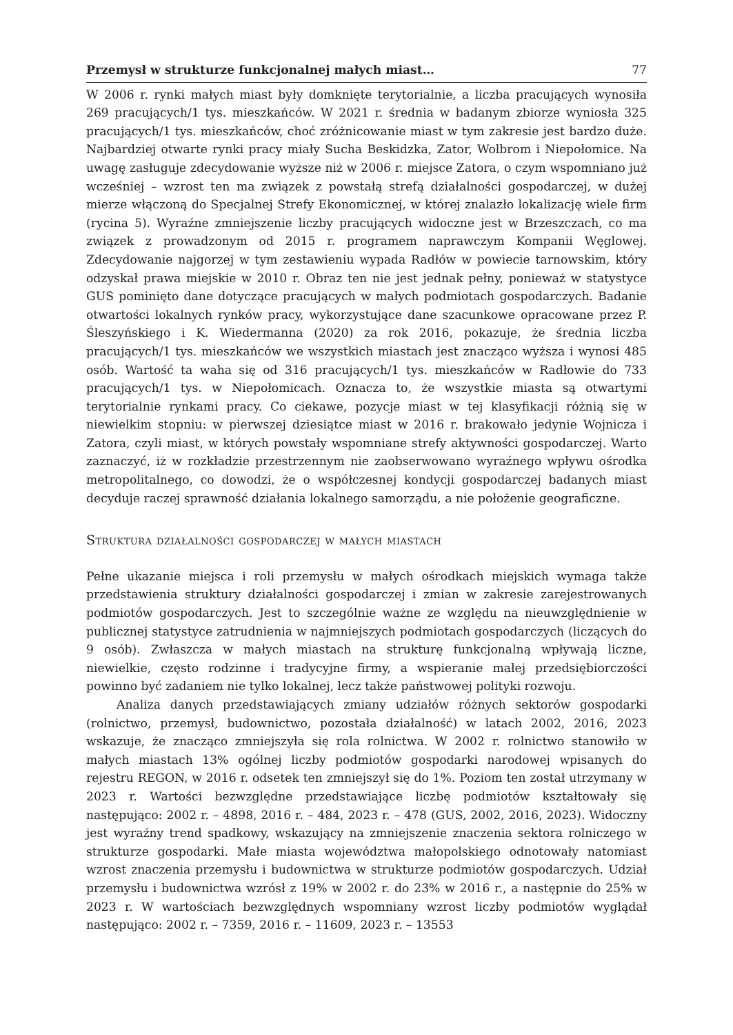Przemysł w strukturze funkcjonalnej małych miast… 77
W 2006 r. rynki małych miast były domknięte terytorialnie, a liczba pracujących wynosiła 269 pracujących/1 tys. mieszkańców. W 2021 r. średnia w badanym zbiorze wyniosła 325 pracujących/1 tys. mieszkańców, choć zróżnicowanie miast w tym zakresie jest bardzo duże. Najbardziej otwarte rynki pracy miały Sucha Beskidzka, Zator, Wolbrom i Niepołomice. Na uwagę zasługuje zdecydowanie wyższe niż w 2006 r. miejsce Zatora, o czym wspomniano już wcześniej – wzrost ten ma związek z powstałą strefą działalności gospodarczej, w dużej mierze włączoną do Specjalnej Strefy Ekonomicznej, w której znalazło lokalizację wiele firm (rycina 5). Wyraźne zmniejszenie liczby pracujących widoczne jest w Brzeszczach, co ma związek z prowadzonym od 2015 r. programem naprawczym Kompanii Węglowej. Zdecydowanie najgorzej w tym zestawieniu wypada Radłów w powiecie tarnowskim, który odzyskał prawa miejskie w 2010 r. Obraz ten nie jest jednak pełny, ponieważ w statystyce GUS pominięto dane dotyczące pracujących w małych podmiotach gospodarczych. Badanie otwartości lokalnych rynków pracy, wykorzystujące dane szacunkowe opracowane przez P. Śleszyńskiego i K. Wiedermanna (2020) za rok 2016, pokazuje, że średnia liczba pracujących/1 tys. mieszkańców we wszystkich miastach jest znacząco wyższa i wynosi 485 osób. Wartość ta waha się od 316 pracujących/1 tys. mieszkańców w Radłowie do 733 pracujących/1 tys. w Niepołomicach. Oznacza to, że wszystkie miasta są otwartymi terytorialnie rynkami pracy. Co ciekawe, pozycje miast w tej klasyfikacji różnią się w niewielkim stopniu: w pierwszej dziesiątce miast w 2016 r. brakowało jedynie Wojnicza i Zatora, czyli miast, w których powstały wspomniane strefy aktywności gospodarczej. Warto zaznaczyć, iż w rozkładzie przestrzennym nie zaobserwowano wyraźnego wpływu ośrodka metropolitalnego, co dowodzi, że o współczesnej kondycji gospodarczej badanych miast decyduje raczej sprawność działania lokalnego samorządu, a nie położenie geograficzne.
Struktura działalności gospodarczej w małych miastach
Pełne ukazanie miejsca i roli przemysłu w małych ośrodkach miejskich wymaga także przedstawienia struktury działalności gospodarczej i zmian w zakresie zarejestrowanych podmiotów gospodarczych. Jest to szczególnie ważne ze względu na nieuwzględnienie w publicznej statystyce zatrudnienia w najmniejszych podmiotach gospodarczych (liczących do 9 osób). Zwłaszcza w małych miastach na strukturę funkcjonalną wpływają liczne, niewielkie, często rodzinne i tradycyjne firmy, a wspieranie małej przedsiębiorczości powinno być zadaniem nie tylko lokalnej, lecz także państwowej polityki rozwoju.
Analiza danych przedstawiających zmiany udziałów różnych sektorów gospodarki (rolnictwo, przemysł, budownictwo, pozostała działalność) w latach 2002, 2016, 2023 wskazuje, że znacząco zmniejszyła się rola rolnictwa. W 2002 r. rolnictwo stanowiło w małych miastach 13% ogólnej liczby podmiotów gospodarki narodowej wpisanych do rejestru REGON, w 2016 r. odsetek ten zmniejszył się do 1%. Poziom ten został utrzymany w 2023 r. Wartości bezwzględne przedstawiające liczbę podmiotów kształtowały się następująco: 2002 r. – 4898, 2016 r. – 484, 2023 r. – 478 (GUS, 2002, 2016, 2023). Widoczny jest wyraźny trend spadkowy, wskazujący na zmniejszenie znaczenia sektora rolniczego w strukturze gospodarki. Małe miasta województwa małopolskiego odnotowały natomiast wzrost znaczenia przemysłu i budownictwa w strukturze podmiotów gospodarczych. Udział przemysłu i budownictwa wzrósł z 19% w 2002 r. do 23% w 2016 r., a następnie do 25% w 2023 r. W wartościach bezwzględnych wspomniany wzrost liczby podmiotów wyglądał następująco: 2002 r. – 7359, 2016 r. – 11609, 2023 r. – 13553